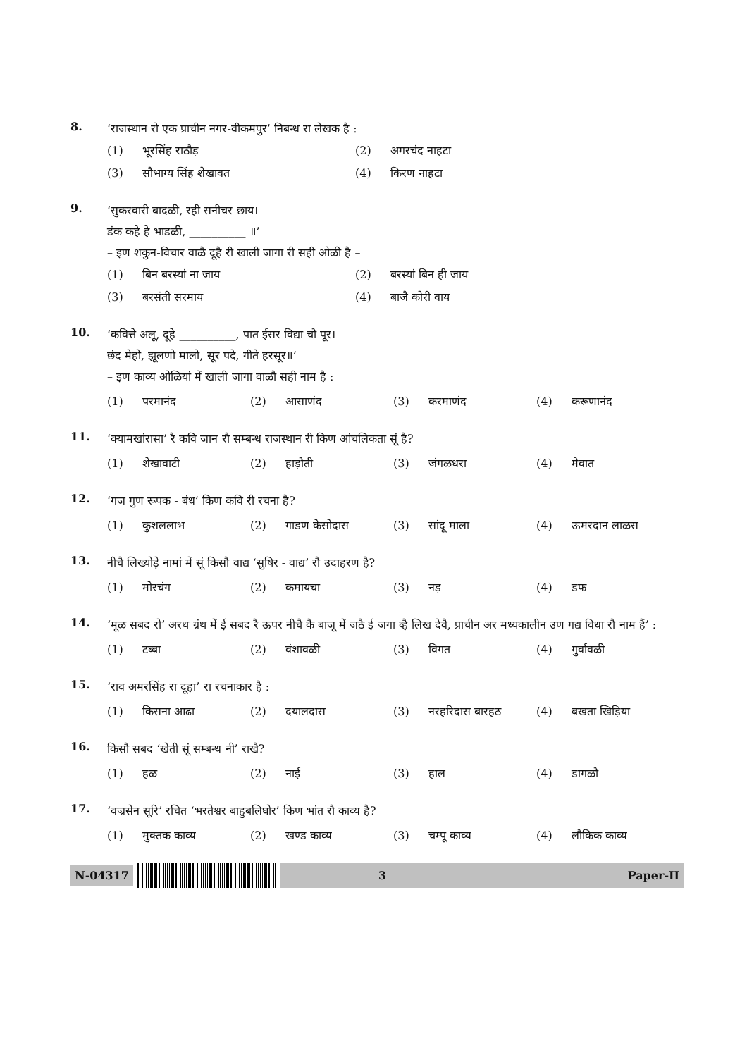8.
‘राजस्थान रो एक प्राचीन नगर-वीकमपुर’ निबन्ध रा लेखक है :
(1) भूरसिंह राठौड़
(2) अगरचंद नाहटा
(3) सौभाग्य सिंह शेखावत
(4) किरण नाहटा
9.
‘सुकरवारी बादळी, रही सनीचर छाय।
डंक कहे हे भाडळी, __________ ॥’
– इण शकुन-विचार वाळै दूहै री खाली जागा री सही ओळी है –
(1) बिन बरस्यां ना जाय
(2) बरस्यां बिन ही जाय
(3) बरसंती सरमाय
(4) बाजै कोरी वाय
10.
‘कवित्ते अलू, दूहे __________, पात ईसर विद्या चौ पूर।
छंद मेहो, झूलणो मालो, सूर पदे, गीते हरसूर॥’
– इण काव्य ओळियां में खाली जागा वाळौ सही नाम है :
(1) परमानंद
(2) आसाणंद
(3) करमाणंद
(4) करूणानंद
11.
‘क्यामखांरासा’ रै कवि जान रौ सम्बन्ध राजस्थान री किण आंचलिकता सूं है?
(1) शेखावाटी
(2) हाड़ौती
(3) जंगळधरा
(4) मेवात
12.
‘गज गुण रूपक - बंध’ किण कवि री रचना है?
(1) कुशललाभ
(2) गाडण केसोदास
(3) सांदू माला
(4) ऊमरदान लाळस
13.
नीचै लिख्योड़े नामां में सूं किसौ वाद्य ‘सुषिर - वाद्य’ रौ उदाहरण है?
(1) मोरचंग
(2) कमायचा
(3) नड़
(4) डफ
14.
‘मूळ सबद रो’ अरथ ग्रंथ में ई सबद रै ऊपर नीचै कै बाजू में जठै ई जगा व्है लिख देवै, प्राचीन अर मध्यकालीन उण गद्य विधा रौ नाम हैं’ :
(1) टब्बा
(2) वंशावळी
(3) विगत
(4) गुर्वावळी
15.
‘राव अमरसिंह रा दूहा’ रा रचनाकार है :
(1) किसना आढा
(2) दयालदास
(3) नरहरिदास बारहठ
(4) बखता खिड़िया
16.
किसौ सबद ‘खेती सूं सम्बन्ध नी’ राखै?
(1) हळ
(2) नाई
(3) हाल
(4) डागळौ
17.
‘वज्रसेन सूरि’ रचित ‘भरतेश्वर बाहुबलिघोर’ किण भांत रौ काव्य है?
(1) मुक्तक काव्य
(2) खण्ड काव्य
(3) चम्पू काव्य
(4) लौकिक काव्य
N-04317
3 Paper-II